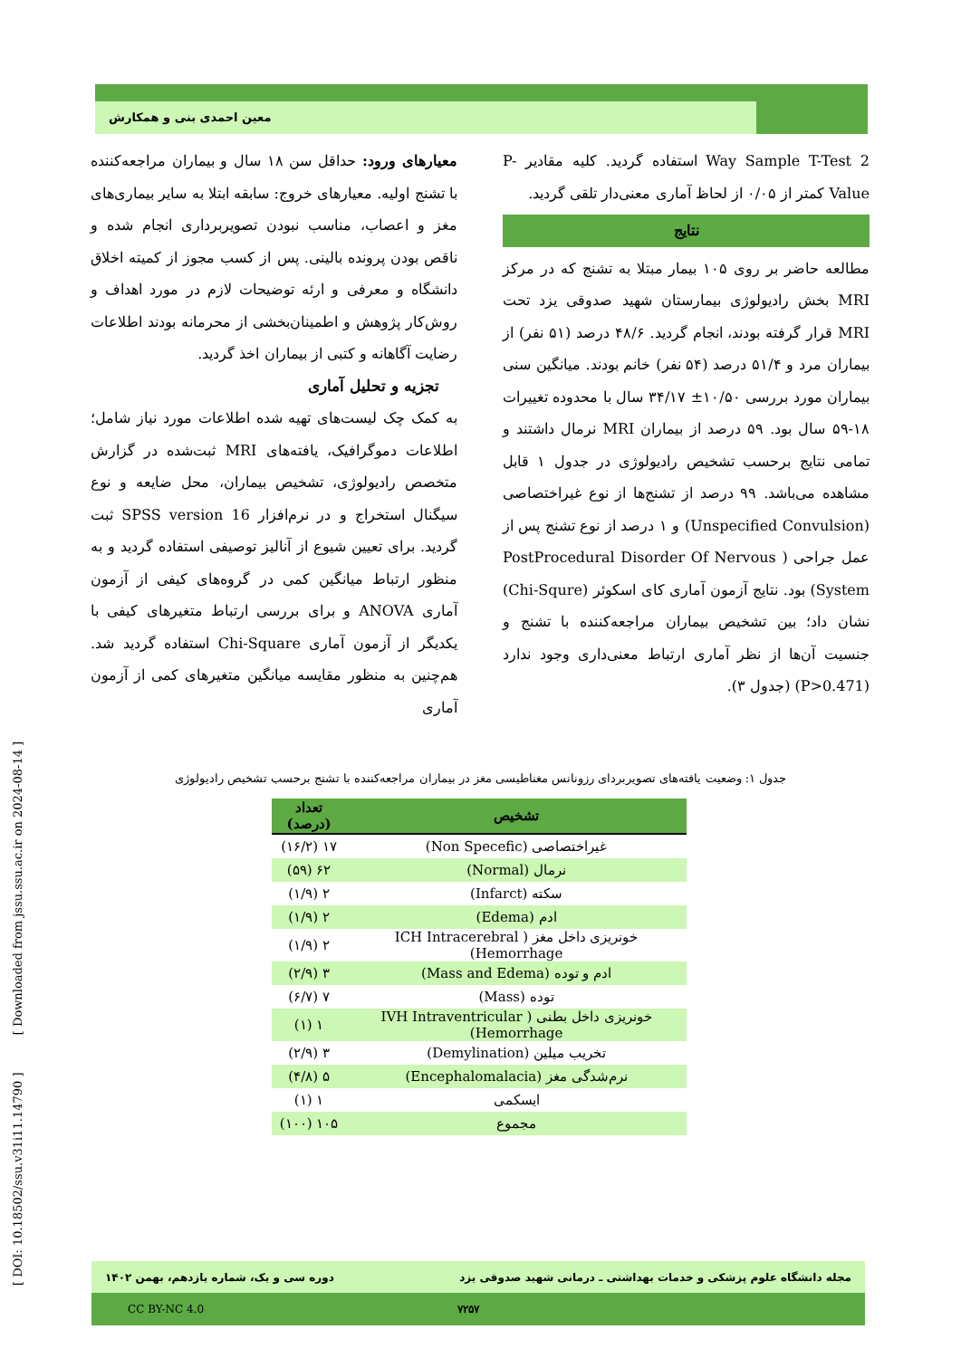معین احمدی بنی و همکارش
معیارهای ورود: حداقل سن ۱۸ سال و بیماران مراجعه‌کننده با تشنج اولیه. معیارهای خروج: سابقه ابتلا به سایر بیماری‌های مغز و اعصاب، مناسب نبودن تصویربرداری انجام شده و ناقص بودن پرونده بالینی. پس از کسب مجوز از کمیته اخلاق دانشگاه و معرفی و ارئه توضیحات لازم در مورد اهداف و روش‌کار پژوهش و اطمینان‌بخشی از محرمانه بودند اطلاعات رضایت آگاهانه و کتبی از بیماران اخذ گردید.
تجزیه و تحلیل آماری
به کمک چک لیست‌های تهیه شده اطلاعات مورد نیاز شامل؛ اطلاعات دموگرافیک، یافته‌های MRI ثبت‌شده در گزارش متخصص رادیولوژی، تشخیص بیماران، محل ضایعه و نوع سیگنال استخراج و در نرم‌افزار SPSS version 16 ثبت گردید. برای تعیین شیوع از آنالیز توصیفی استفاده گردید و به منظور ارتباط میانگین کمی در گروه‌های کیفی از آزمون آماری ANOVA و برای بررسی ارتباط متغیرهای کیفی با یکدیگر از آزمون آماری Chi-Square استفاده گردید شد. هم‌چنین به منظور مقایسه میانگین متغیرهای کمی از آزمون آماری
2 Way Sample T-Test استفاده گردید. کلیه مقادیر P-Value کمتر از ۰/۰۵ از لحاظ آماری معنی‌دار تلقی گردید.
نتایج
مطالعه حاضر بر روی ۱۰۵ بیمار مبتلا به تشنج که در مرکز MRI بخش رادیولوژی بیمارستان شهید صدوقی یزد تحت MRI قرار گرفته بودند، انجام گردید. ۴۸/۶ درصد (۵۱ نفر) از بیماران مرد و ۵۱/۴ درصد (۵۴ نفر) خانم بودند. میانگین سنی بیماران مورد بررسی ۱۰/۵۰± ۳۴/۱۷ سال با محدوده تغییرات ۱۸-۵۹ سال بود. ۵۹ درصد از بیماران MRI نرمال داشتند و تمامی نتایج برحسب تشخیص رادیولوژی در جدول ۱ قابل مشاهده می‌باشد. ۹۹ درصد از تشنج‌ها از نوع غیراختصاصی (Unspecified Convulsion) و ۱ درصد از نوع تشنج پس از عمل جراحی ( PostProcedural Disorder Of Nervous System) بود. نتایج آزمون آماری کای اسکوئر (Chi-Squre) نشان داد؛ بین تشخیص بیماران مراجعه‌کننده با تشنج و جنسیت آن‌ها از نظر آماری ارتباط معنی‌داری وجود ندارد (P>0.471) (جدول ۳).
[ DOI: 10.18502/ssu.v31i11.14790 ] [ Downloaded from jssu.ssu.ac.ir on 2024-08-14 ]
جدول ۱: وضعیت یافته‌های تصویربردای رزونانس مغناطیسی مغز در بیماران مراجعه‌کننده با تشنج برحسب تشخیص رادیولوژی
| تشخیص | تعداد (درصد) |
| --- | --- |
| غیراختصاصی (Non Specefic) | ۱۷ (۱۶/۲) |
| نرمال (Normal) | ۶۲ (۵۹) |
| سکته (Infarct) | ۲ (۱/۹) |
| ادم (Edema) | ۲ (۱/۹) |
| خونریزی داخل مغز ( ICH Intracerebral Hemorrhage) | ۲ (۱/۹) |
| ادم و توده (Mass and Edema) | ۳ (۲/۹) |
| توده (Mass) | ۷ (۶/۷) |
| خونریزی داخل بطنی ( IVH Intraventricular Hemorrhage) | ۱ (۱) |
| تخریب میلین (Demylination) | ۳ (۲/۹) |
| نرم‌شدگی مغز (Encephalomalacia) | ۵ (۴/۸) |
| ایسکمی | ۱ (۱) |
| مجموع | ۱۰۵ (۱۰۰) |
مجله دانشگاه علوم پزشکی و خدمات بهداشتی ـ درمانی شهید صدوقی یزد دوره سی و یک، شماره یازدهم، بهمن ۱۴۰۲
CC BY-NC 4.0 ۷۲۵۷